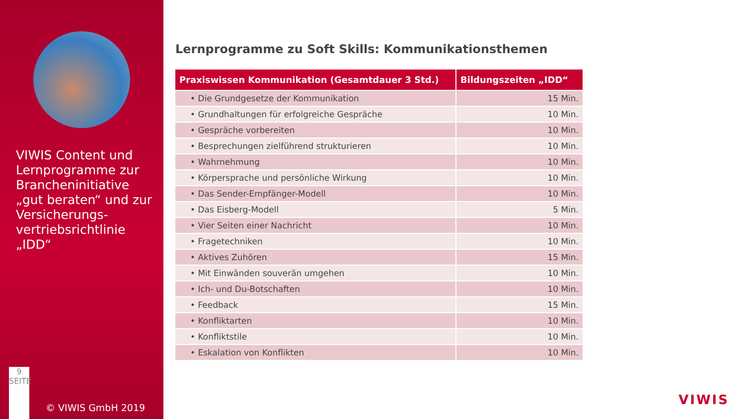VIWIS Content und Lernprogramme zur Brancheninitiative „gut beraten“ und zur Versicherungs-vertriebsrichtlinie „IDD“
9
SEITE
© VIWIS GmbH 2019
Lernprogramme zu Soft Skills: Kommunikationsthemen
| Praxiswissen Kommunikation (Gesamtdauer 3 Std.) | Bildungszeiten „IDD“ |
| --- | --- |
| • Die Grundgesetze der Kommunikation | 15 Min. |
| • Grundhaltungen für erfolgreiche Gespräche | 10 Min. |
| • Gespräche vorbereiten | 10 Min. |
| • Besprechungen zielführend strukturieren | 10 Min. |
| • Wahrnehmung | 10 Min. |
| • Körpersprache und persönliche Wirkung | 10 Min. |
| • Das Sender-Empfänger-Modell | 10 Min. |
| • Das Eisberg-Modell | 5 Min. |
| • Vier Seiten einer Nachricht | 10 Min. |
| • Fragetechniken | 10 Min. |
| • Aktives Zuhören | 15 Min. |
| • Mit Einwänden souverän umgehen | 10 Min. |
| • Ich- und Du-Botschaften | 10 Min. |
| • Feedback | 15 Min. |
| • Konfliktarten | 10 Min. |
| • Konfliktstile | 10 Min. |
| • Eskalation von Konflikten | 10 Min. |
VIWIS